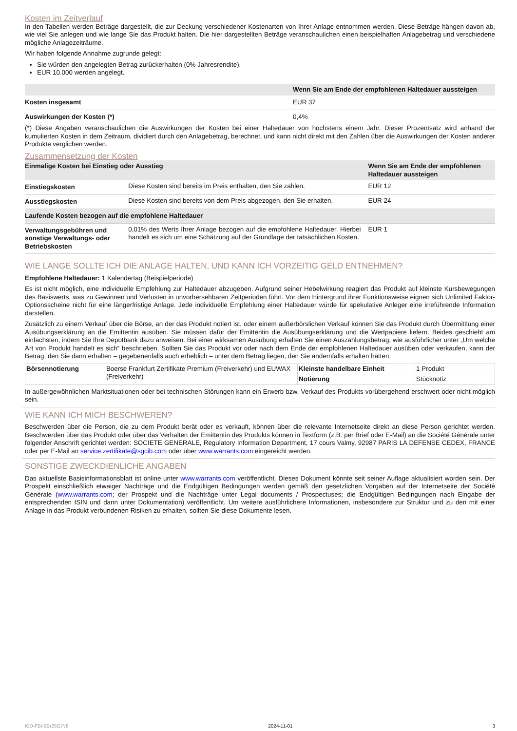Kosten im Zeitverlauf
In den Tabellen werden Beträge dargestellt, die zur Deckung verschiedener Kostenarten von Ihrer Anlage entnommen werden. Diese Beträge hängen davon ab, wie viel Sie anlegen und wie lange Sie das Produkt halten. Die hier dargestellten Beträge veranschaulichen einen beispielhaften Anlagebetrag und verschiedene mögliche Anlagezeiträume.
Wir haben folgende Annahme zugrunde gelegt:
Sie würden den angelegten Betrag zurückerhalten (0% Jahresrendite).
EUR 10.000 werden angelegt.
| | Wenn Sie am Ende der empfohlenen Haltedauer aussteigen |
| --- | --- |
| Kosten insgesamt | EUR 37 |
| Auswirkungen der Kosten (*) | 0,4% |
(*) Diese Angaben veranschaulichen die Auswirkungen der Kosten bei einer Haltedauer von höchstens einem Jahr. Dieser Prozentsatz wird anhand der kumulierten Kosten in dem Zeitraum, dividiert durch den Anlagebetrag, berechnet, und kann nicht direkt mit den Zahlen über die Auswirkungen der Kosten anderer Produkte verglichen werden.
Zusammensetzung der Kosten
| Einmalige Kosten bei Einstieg oder Ausstieg | | Wenn Sie am Ende der empfohlenen Haltedauer aussteigen |
| --- | --- | --- |
| Einstiegskosten | Diese Kosten sind bereits im Preis enthalten, den Sie zahlen. | EUR 12 |
| Ausstiegskosten | Diese Kosten sind bereits von dem Preis abgezogen, den Sie erhalten. | EUR 24 |
| Laufende Kosten bezogen auf die empfohlene Haltedauer | | |
| Verwaltungsgebühren und sonstige Verwaltungs- oder Betriebskosten | 0,01% des Werts Ihrer Anlage bezogen auf die empfohlene Haltedauer. Hierbei handelt es sich um eine Schätzung auf der Grundlage der tatsächlichen Kosten. | EUR 1 |
WIE LANGE SOLLTE ICH DIE ANLAGE HALTEN, UND KANN ICH VORZEITIG GELD ENTNEHMEN?
Empfohlene Haltedauer: 1 Kalendertag (Beispielperiode)
Es ist nicht möglich, eine individuelle Empfehlung zur Haltedauer abzugeben. Aufgrund seiner Hebelwirkung reagiert das Produkt auf kleinste Kursbewegungen des Basiswerts, was zu Gewinnen und Verlusten in unvorhersehbaren Zeitperioden führt. Vor dem Hintergrund ihrer Funktionsweise eignen sich Unlimited Faktor-Optionsscheine nicht für eine längerfristige Anlage. Jede individuelle Empfehlung einer Haltedauer würde für spekulative Anleger eine irreführende Information darstellen.
Zusätzlich zu einem Verkauf über die Börse, an der das Produkt notiert ist, oder einem außerbörslichen Verkauf können Sie das Produkt durch Übermittlung einer Ausübungserklärung an die Emittentin ausüben. Sie müssen dafür der Emittentin die Ausübungserklärung und die Wertpapiere liefern. Beides geschieht am einfachsten, indem Sie Ihre Depotbank dazu anweisen. Bei einer wirksamen Ausübung erhalten Sie einen Auszahlungsbetrag, wie ausführlicher unter „Um welche Art von Produkt handelt es sich“ beschrieben. Sollten Sie das Produkt vor oder nach dem Ende der empfohlenen Haltedauer ausüben oder verkaufen, kann der Betrag, den Sie dann erhalten – gegebenenfalls auch erheblich – unter dem Betrag liegen, den Sie andernfalls erhalten hätten.
| Börsennotierung | Boerse Frankfurt Zertifikate Premium (Freiverkehr) und EUWAX (Freiverkehr) | Kleinste handelbare Einheit | 1 Produkt |
| | | Notierung | Stücknotiz |
In außergewöhnlichen Marktsituationen oder bei technischen Störungen kann ein Erwerb bzw. Verkauf des Produkts vorübergehend erschwert oder nicht möglich sein.
WIE KANN ICH MICH BESCHWEREN?
Beschwerden über die Person, die zu dem Produkt berät oder es verkauft, können über die relevante Internetseite direkt an diese Person gerichtet werden. Beschwerden über das Produkt oder über das Verhalten der Emittentin des Produkts können in Textform (z.B. per Brief oder E-Mail) an die Société Générale unter folgender Anschrift gerichtet werden: SOCIETE GENERALE, Regulatory Information Department, 17 cours Valmy, 92987 PARIS LA DEFENSE CEDEX, FRANCE oder per E-Mail an service.zertifikate@sgcib.com oder über www.warrants.com eingereicht werden.
SONSTIGE ZWECKDIENLICHE ANGABEN
Das aktuellste Basisinformationsblatt ist online unter www.warrants.com veröffentlicht. Dieses Dokument könnte seit seiner Auflage aktualisiert worden sein. Der Prospekt einschließlich etwaiger Nachträge und die Endgültigen Bedingungen werden gemäß den gesetzlichen Vorgaben auf der Internetseite der Société Générale (www.warrants.com; der Prospekt und die Nachträge unter Legal documents / Prospectuses; die Endgültigen Bedingungen nach Eingabe der entsprechenden ISIN und dann unter Dokumentation) veröffentlicht. Um weitere ausführlichere Informationen, insbesondere zur Struktur und zu den mit einer Anlage in das Produkt verbundenen Risiken zu erhalten, sollten Sie diese Dokumente lesen.
KID-FBI-9Br25G7v8 2024-11-01 3